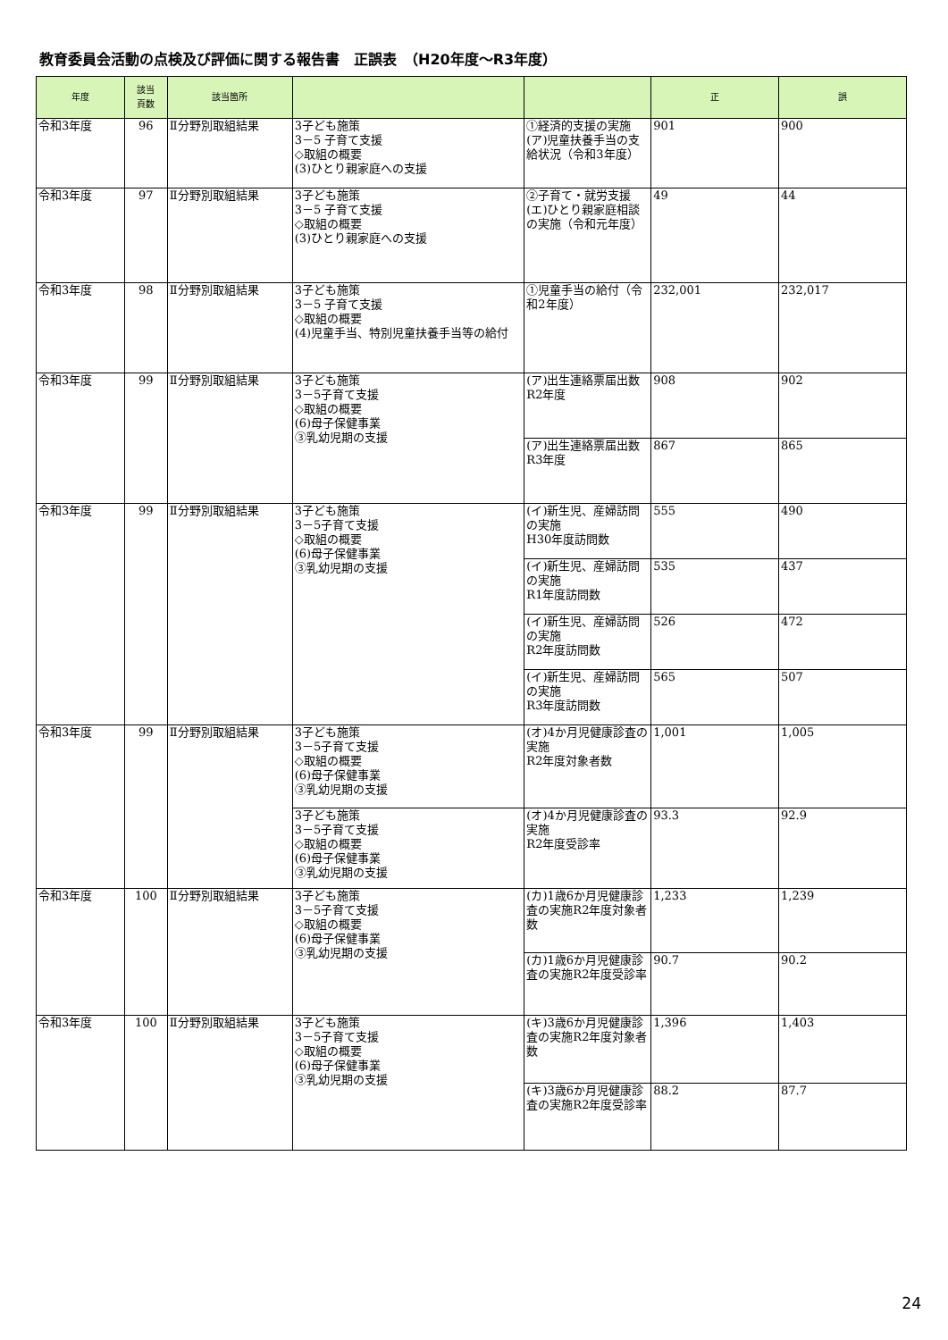教育委員会活動の点検及び評価に関する報告書　正誤表　（H20年度～R3年度）
| 年度 | 該当 頁数 | 該当箇所 | | | 正 | 誤 |
| --- | --- | --- | --- | --- | --- | --- |
| 令和3年度 | 96 | Ⅱ分野別取組結果 | 3子ども施策 3－5 子育て支援 ◇取組の概要 (3)ひとり親家庭への支援 | ①経済的支援の実施(ア)児童扶養手当の支給状況（令和3年度） | 901 | 900 |
| 令和3年度 | 97 | Ⅱ分野別取組結果 | 3子ども施策 3－5 子育て支援 ◇取組の概要 (3)ひとり親家庭への支援 | ②子育て・就労支援(エ)ひとり親家庭相談の実施（令和元年度） | 49 | 44 |
| 令和3年度 | 98 | Ⅱ分野別取組結果 | 3子ども施策 3－5 子育て支援 ◇取組の概要 (4)児童手当、特別児童扶養手当等の給付 | ①児童手当の給付（令和2年度） | 232,001 | 232,017 |
| 令和3年度 | 99 | Ⅱ分野別取組結果 | 3子ども施策 3－5子育て支援 ◇取組の概要 (6)母子保健事業 ③乳幼児期の支援 | (ア)出生連絡票届出数 R2年度 | 908 | 902 |
| | | | | (ア)出生連絡票届出数 R3年度 | 867 | 865 |
| 令和3年度 | 99 | Ⅱ分野別取組結果 | 3子ども施策 3－5子育て支援 ◇取組の概要 (6)母子保健事業 ③乳幼児期の支援 | (イ)新生児、産婦訪問の実施 H30年度訪問数 | 555 | 490 |
| | | | | (イ)新生児、産婦訪問の実施 R1年度訪問数 | 535 | 437 |
| | | | | (イ)新生児、産婦訪問の実施 R2年度訪問数 | 526 | 472 |
| | | | | (イ)新生児、産婦訪問の実施 R3年度訪問数 | 565 | 507 |
| 令和3年度 | 99 | Ⅱ分野別取組結果 | 3子ども施策 3－5子育て支援 ◇取組の概要 (6)母子保健事業 ③乳幼児期の支援 | (オ)4か月児健康診査の実施 R2年度対象者数 | 1,001 | 1,005 |
| | | | 3子ども施策 3－5子育て支援 ◇取組の概要 (6)母子保健事業 ③乳幼児期の支援 | (オ)4か月児健康診査の実施 R2年度受診率 | 93.3 | 92.9 |
| 令和3年度 | 100 | Ⅱ分野別取組結果 | 3子ども施策 3－5子育て支援 ◇取組の概要 (6)母子保健事業 ③乳幼児期の支援 | (カ)1歳6か月児健康診査の実施R2年度対象者数 | 1,233 | 1,239 |
| | | | | (カ)1歳6か月児健康診査の実施R2年度受診率 | 90.7 | 90.2 |
| 令和3年度 | 100 | Ⅱ分野別取組結果 | 3子ども施策 3－5子育て支援 ◇取組の概要 (6)母子保健事業 ③乳幼児期の支援 | (キ)3歳6か月児健康診査の実施R2年度対象者数 | 1,396 | 1,403 |
| | | | | (キ)3歳6か月児健康診査の実施R2年度受診率 | 88.2 | 87.7 |
24